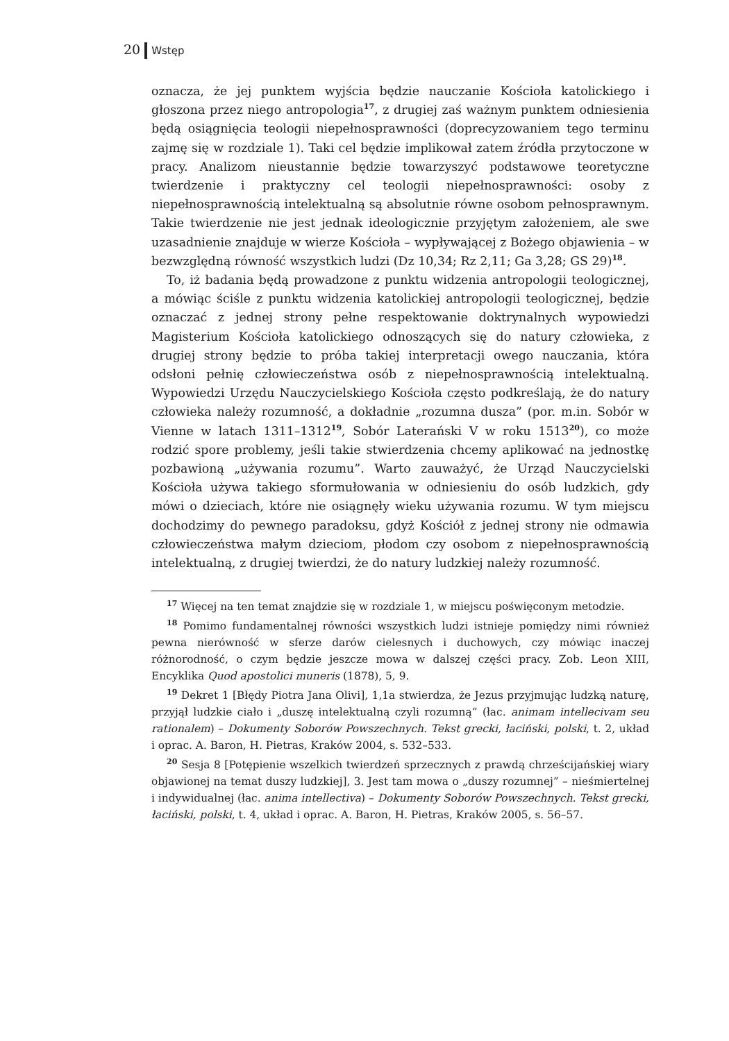20 Wstęp
oznacza, że jej punktem wyjścia będzie nauczanie Kościoła katolickiego i głoszona przez niego antropologia<sup>17</sup>, z drugiej zaś ważnym punktem odniesienia będą osiągnięcia teologii niepełnosprawności (doprecyzowaniem tego terminu zajmę się w rozdziale 1). Taki cel będzie implikował zatem źródła przytoczone w pracy. Analizom nieustannie będzie towarzyszyć podstawowe teoretyczne twierdzenie i praktyczny cel teologii niepełnosprawności: osoby z niepełnosprawnością intelektualną są absolutnie równe osobom pełnosprawnym. Takie twierdzenie nie jest jednak ideologicznie przyjętym założeniem, ale swe uzasadnienie znajduje w wierze Kościoła – wypływającej z Bożego objawienia – w bezwzględną równość wszystkich ludzi (Dz 10,34; Rz 2,11; Ga 3,28; GS 29)<sup>18</sup>.
To, iż badania będą prowadzone z punktu widzenia antropologii teologicznej, a mówiąc ściśle z punktu widzenia katolickiej antropologii teologicznej, będzie oznaczać z jednej strony pełne respektowanie doktrynalnych wypowiedzi Magisterium Kościoła katolickiego odnoszących się do natury człowieka, z drugiej strony będzie to próba takiej interpretacji owego nauczania, która odsłoni pełnię człowieczeństwa osób z niepełnosprawnością intelektualną. Wypowiedzi Urzędu Nauczycielskiego Kościoła często podkreślają, że do natury człowieka należy rozumność, a dokładnie „rozumna dusza” (por. m.in. Sobór w Vienne w latach 1311–1312<sup>19</sup>, Sobór Laterański V w roku 1513<sup>20</sup>), co może rodzić spore problemy, jeśli takie stwierdzenia chcemy aplikować na jednostkę pozbawioną „używania rozumu”. Warto zauważyć, że Urząd Nauczycielski Kościoła używa takiego sformułowania w odniesieniu do osób ludzkich, gdy mówi o dzieciach, które nie osiągnęły wieku używania rozumu. W tym miejscu dochodzimy do pewnego paradoksu, gdyż Kościół z jednej strony nie odmawia człowieczeństwa małym dzieciom, płodom czy osobom z niepełnosprawnością intelektualną, z drugiej twierdzi, że do natury ludzkiej należy rozumność.
<sup>17</sup> Więcej na ten temat znajdzie się w rozdziale 1, w miejscu poświęconym metodzie.
<sup>18</sup> Pomimo fundamentalnej równości wszystkich ludzi istnieje pomiędzy nimi również pewna nierówność w sferze darów cielesnych i duchowych, czy mówiąc inaczej różnorodność, o czym będzie jeszcze mowa w dalszej części pracy. Zob. Leon XIII, Encyklika Quod apostolici muneris (1878), 5, 9.
<sup>19</sup> Dekret 1 [Błędy Piotra Jana Olivi], 1,1a stwierdza, że Jezus przyjmując ludzką naturę, przyjął ludzkie ciało i „duszę intelektualną czyli rozumną” (łac. animam intellecivam seu rationalem) – Dokumenty Soborów Powszechnych. Tekst grecki, łaciński, polski, t. 2, układ i oprac. A. Baron, H. Pietras, Kraków 2004, s. 532–533.
<sup>20</sup> Sesja 8 [Potępienie wszelkich twierdzeń sprzecznych z prawdą chrześcijańskiej wiary objawionej na temat duszy ludzkiej], 3. Jest tam mowa o „duszy rozumnej” – nieśmiertelnej i indywidualnej (łac. anima intellectiva) – Dokumenty Soborów Powszechnych. Tekst grecki, łaciński, polski, t. 4, układ i oprac. A. Baron, H. Pietras, Kraków 2005, s. 56–57.